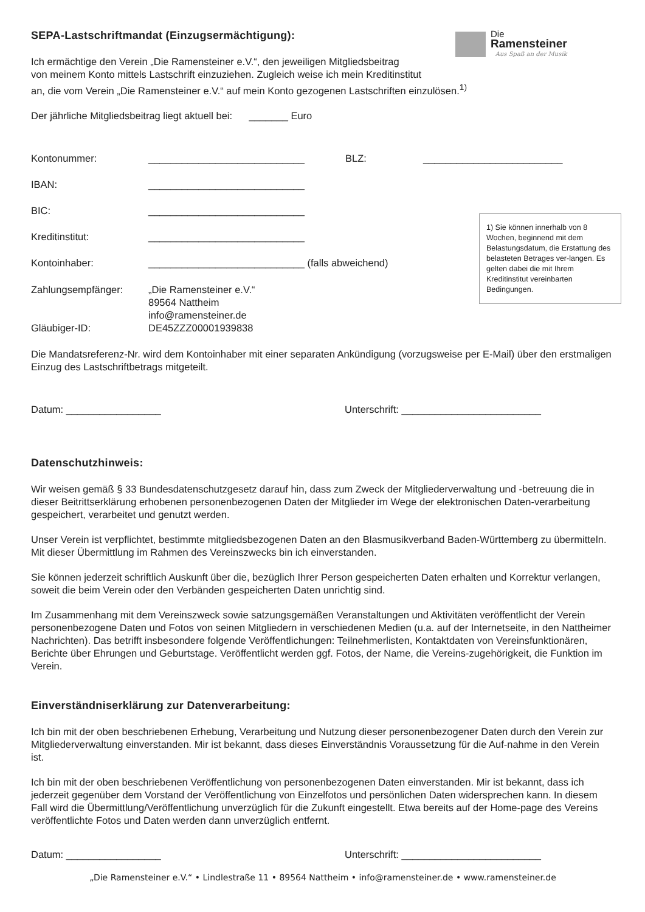Die
Ramensteiner Aus Spaß an der Musik
SEPA-Lastschriftmandat (Einzugsermächtigung):
Ich ermächtige den Verein „Die Ramensteiner e.V.“, den jeweiligen Mitgliedsbeitrag
von meinem Konto mittels Lastschrift einzuziehen. Zugleich weise ich mein Kreditinstitut
an, die vom Verein „Die Ramensteiner e.V.“ auf mein Konto gezogenen Lastschriften einzulösen.<sup>1)</sup>
Der jährliche Mitgliedsbeitrag liegt aktuell bei: _______ Euro
Kontonummer: ____________________________ BLZ: _________________________
IBAN: ____________________________
BIC: ____________________________
Kreditinstitut: ____________________________
Kontoinhaber: ____________________________ (falls abweichend)
Zahlungsempfänger:
Gläubiger-ID: „Die Ramensteiner e.V.“
89564 Nattheim
info@ramensteiner.de
DE45ZZZ00001939838
1) Sie können innerhalb von 8 Wochen, beginnend mit dem Belastungsdatum, die Erstattung des belasteten Betrages ver-langen. Es gelten dabei die mit Ihrem Kreditinstitut vereinbarten Bedingungen.
Die Mandatsreferenz-Nr. wird dem Kontoinhaber mit einer separaten Ankündigung (vorzugsweise per E-Mail) über den erstmaligen Einzug des Lastschriftbetrags mitgeteilt.
Datum: _________________ Unterschrift: _________________________
Datenschutzhinweis:
Wir weisen gemäß § 33 Bundesdatenschutzgesetz darauf hin, dass zum Zweck der Mitgliederverwaltung und -betreuung die in dieser Beitrittserklärung erhobenen personenbezogenen Daten der Mitglieder im Wege der elektronischen Daten-verarbeitung gespeichert, verarbeitet und genutzt werden.
Unser Verein ist verpflichtet, bestimmte mitgliedsbezogenen Daten an den Blasmusikverband Baden-Württemberg zu übermitteln. Mit dieser Übermittlung im Rahmen des Vereinszwecks bin ich einverstanden.
Sie können jederzeit schriftlich Auskunft über die, bezüglich Ihrer Person gespeicherten Daten erhalten und Korrektur verlangen, soweit die beim Verein oder den Verbänden gespeicherten Daten unrichtig sind.
Im Zusammenhang mit dem Vereinszweck sowie satzungsgemäßen Veranstaltungen und Aktivitäten veröffentlicht der Verein personenbezogene Daten und Fotos von seinen Mitgliedern in verschiedenen Medien (u.a. auf der Internetseite, in den Nattheimer Nachrichten). Das betrifft insbesondere folgende Veröffentlichungen: Teilnehmerlisten, Kontaktdaten von Vereinsfunktionären, Berichte über Ehrungen und Geburtstage. Veröffentlicht werden ggf. Fotos, der Name, die Vereins-zugehörigkeit, die Funktion im Verein.
Einverständniserklärung zur Datenverarbeitung:
Ich bin mit der oben beschriebenen Erhebung, Verarbeitung und Nutzung dieser personenbezogener Daten durch den Verein zur Mitgliederverwaltung einverstanden. Mir ist bekannt, dass dieses Einverständnis Voraussetzung für die Auf-nahme in den Verein ist.
Ich bin mit der oben beschriebenen Veröffentlichung von personenbezogenen Daten einverstanden. Mir ist bekannt, dass ich jederzeit gegenüber dem Vorstand der Veröffentlichung von Einzelfotos und persönlichen Daten widersprechen kann. In diesem Fall wird die Übermittlung/Veröffentlichung unverzüglich für die Zukunft eingestellt. Etwa bereits auf der Home-page des Vereins veröffentlichte Fotos und Daten werden dann unverzüglich entfernt.
Datum: _________________ Unterschrift: _________________________
„Die Ramensteiner e.V.“ • Lindlestraße 11 • 89564 Nattheim • info@ramensteiner.de • www.ramensteiner.de